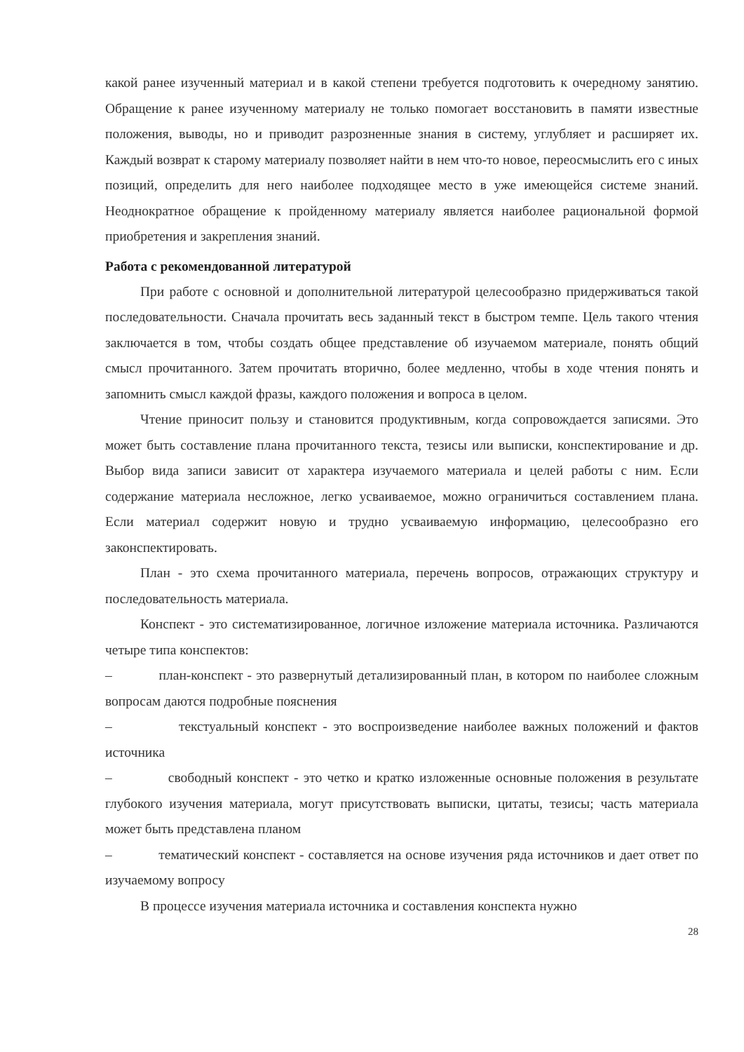какой ранее изученный материал и в какой степени требуется подготовить к очередному занятию. Обращение к ранее изученному материалу не только помогает восстановить в памяти известные положения, выводы, но и приводит разрозненные знания в систему, углубляет и расширяет их. Каждый возврат к старому материалу позволяет найти в нем что-то новое, переосмыслить его с иных позиций, определить для него наиболее подходящее место в уже имеющейся системе знаний. Неоднократное обращение к пройденному материалу является наиболее рациональной формой приобретения и закрепления знаний.
Работа с рекомендованной литературой
При работе с основной и дополнительной литературой целесообразно придерживаться такой последовательности. Сначала прочитать весь заданный текст в быстром темпе. Цель такого чтения заключается в том, чтобы создать общее представление об изучаемом материале, понять общий смысл прочитанного. Затем прочитать вторично, более медленно, чтобы в ходе чтения понять и запомнить смысл каждой фразы, каждого положения и вопроса в целом.
Чтение приносит пользу и становится продуктивным, когда сопровождается записями. Это может быть составление плана прочитанного текста, тезисы или выписки, конспектирование и др. Выбор вида записи зависит от характера изучаемого материала и целей работы с ним. Если содержание материала несложное, легко усваиваемое, можно ограничиться составлением плана. Если материал содержит новую и трудно усваиваемую информацию, целесообразно его законспектировать.
План - это схема прочитанного материала, перечень вопросов, отражающих структуру и последовательность материала.
Конспект - это систематизированное, логичное изложение материала источника. Различаются четыре типа конспектов:
– план-конспект - это развернутый детализированный план, в котором по наиболее сложным вопросам даются подробные пояснения
– текстуальный конспект - это воспроизведение наиболее важных положений и фактов источника
– свободный конспект - это четко и кратко изложенные основные положения в результате глубокого изучения материала, могут присутствовать выписки, цитаты, тезисы; часть материала может быть представлена планом
– тематический конспект - составляется на основе изучения ряда источников и дает ответ по изучаемому вопросу
В процессе изучения материала источника и составления конспекта нужно
28